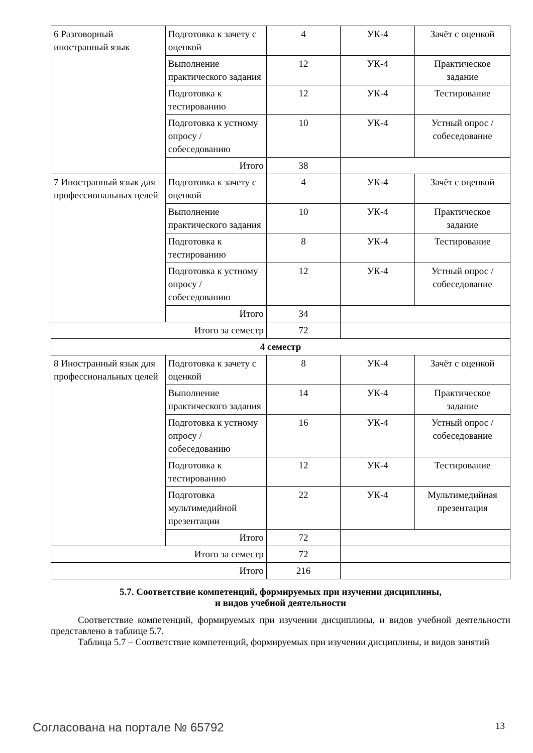| 6 Разговорный иностранный язык | Подготовка к зачету с оценкой | 4 | УК-4 | Зачёт с оценкой |
| | Выполнение практического задания | 12 | УК-4 | Практическое задание |
| | Подготовка к тестированию | 12 | УК-4 | Тестирование |
| | Подготовка к устному опросу / собеседованию | 10 | УК-4 | Устный опрос / собеседование |
| | Итого | 38 | | |
| 7 Иностранный язык для профессиональных целей | Подготовка к зачету с оценкой | 4 | УК-4 | Зачёт с оценкой |
| | Выполнение практического задания | 10 | УК-4 | Практическое задание |
| | Подготовка к тестированию | 8 | УК-4 | Тестирование |
| | Подготовка к устному опросу / собеседованию | 12 | УК-4 | Устный опрос / собеседование |
| | Итого | 34 | | |
| Итого за семестр | | 72 | | |
| 4 семестр | | | | |
| 8 Иностранный язык для профессиональных целей | Подготовка к зачету с оценкой | 8 | УК-4 | Зачёт с оценкой |
| | Выполнение практического задания | 14 | УК-4 | Практическое задание |
| | Подготовка к устному опросу / собеседованию | 16 | УК-4 | Устный опрос / собеседование |
| | Подготовка к тестированию | 12 | УК-4 | Тестирование |
| | Подготовка мультимедийной презентации | 22 | УК-4 | Мультимедийная презентация |
| | Итого | 72 | | |
| Итого за семестр | | 72 | | |
| Итого | | 216 | | |
5.7. Соответствие компетенций, формируемых при изучении дисциплины,
и видов учебной деятельности
Соответствие компетенций, формируемых при изучении дисциплины, и видов учебной деятельности представлено в таблице 5.7.
Таблица 5.7 – Соответствие компетенций, формируемых при изучении дисциплины, и видов занятий
Согласована на портале № 65792 13